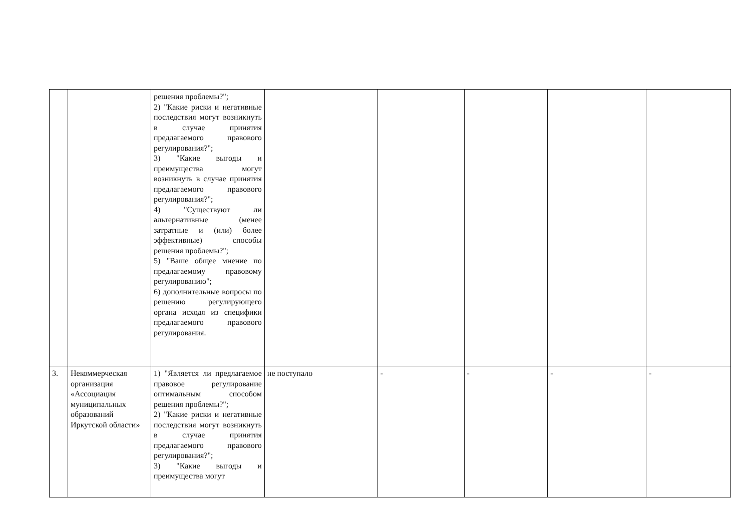| | | решения проблемы?"; 2) "Какие риски и негативные последствия могут возникнуть в случае принятия предлагаемого правового регулирования?"; 3) "Какие выгоды и преимущества могут возникнуть в случае принятия предлагаемого правового регулирования?"; 4) "Существуют ли альтернативные (менее затратные и (или) более эффективные) способы решения проблемы?"; 5) "Ваше общее мнение по предлагаемому правовому регулированию"; 6) дополнительные вопросы по решению регулирующего органа исходя из специфики предлагаемого правового регулирования. | | | | | |
| 3. | Некоммерческая организация «Ассоциация муниципальных образований Иркутской области» | 1) "Является ли предлагаемое правовое регулирование оптимальным способом решения проблемы?"; 2) "Какие риски и негативные последствия могут возникнуть в случае принятия предлагаемого правового регулирования?"; 3) "Какие выгоды и преимущества могут | не поступало | - | - | - | - |